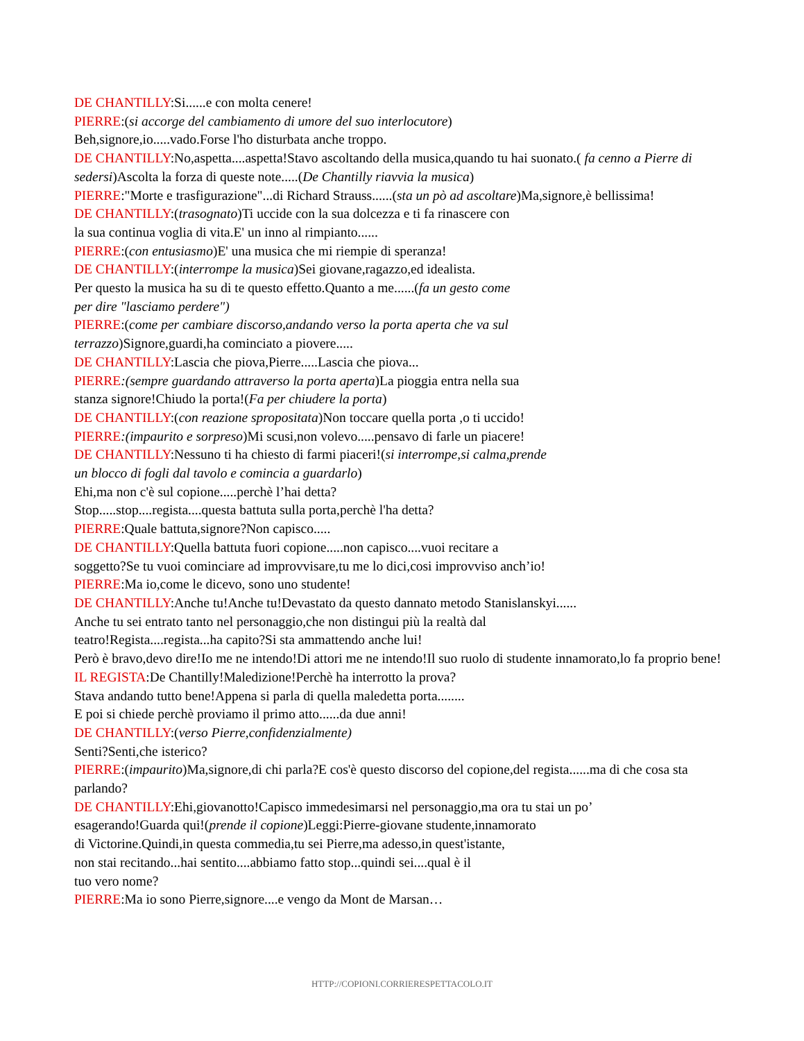DE CHANTILLY:Si......e con molta cenere!
PIERRE:(si accorge del cambiamento di umore del suo interlocutore)
Beh,signore,io.....vado.Forse l'ho disturbata anche troppo.
DE CHANTILLY:No,aspetta....aspetta!Stavo ascoltando della musica,quando tu hai suonato.( fa cenno a Pierre di sedersi)Ascolta la forza di queste note.....(De Chantilly riavvia la musica)
PIERRE:"Morte e trasfigurazione"...di Richard Strauss......(sta un pò ad ascoltare)Ma,signore,è bellissima!
DE CHANTILLY:(trasognato)Ti uccide con la sua dolcezza e ti fa rinascere con
la sua continua voglia di vita.E' un inno al rimpianto......
PIERRE:(con entusiasmo)E' una musica che mi riempie di speranza!
DE CHANTILLY:(interrompe la musica)Sei giovane,ragazzo,ed idealista.
Per questo la musica ha su di te questo effetto.Quanto a me......(fa un gesto come
per dire "lasciamo perdere")
PIERRE:(come per cambiare discorso,andando verso la porta aperta che va sul
terrazzo)Signore,guardi,ha cominciato a piovere.....
DE CHANTILLY:Lascia che piova,Pierre.....Lascia che piova...
PIERRE:(sempre guardando attraverso la porta aperta)La pioggia entra nella sua
stanza signore!Chiudo la porta!(Fa per chiudere la porta)
DE CHANTILLY:(con reazione spropositata)Non toccare quella porta ,o ti uccido!
PIERRE:(impaurito e sorpreso)Mi scusi,non volevo.....pensavo di farle un piacere!
DE CHANTILLY:Nessuno ti ha chiesto di farmi piaceri!(si interrompe,si calma,prende
un blocco di fogli dal tavolo e comincia a guardarlo)
Ehi,ma non c'è sul copione.....perchè l’hai detta?
Stop.....stop....regista....questa battuta sulla porta,perchè l'ha detta?
PIERRE:Quale battuta,signore?Non capisco.....
DE CHANTILLY:Quella battuta fuori copione.....non capisco....vuoi recitare a
soggetto?Se tu vuoi cominciare ad improvvisare,tu me lo dici,cosi improvviso anch’io!
PIERRE:Ma io,come le dicevo, sono uno studente!
DE CHANTILLY:Anche tu!Anche tu!Devastato da questo dannato metodo Stanislanskyi......
Anche tu sei entrato tanto nel personaggio,che non distingui più la realtà dal
teatro!Regista....regista...ha capito?Si sta ammattendo anche lui!
Però è bravo,devo dire!Io me ne intendo!Di attori me ne intendo!Il suo ruolo di studente innamorato,lo fa proprio bene!
IL REGISTA:De Chantilly!Maledizione!Perchè ha interrotto la prova?
Stava andando tutto bene!Appena si parla di quella maledetta porta........
E poi si chiede perchè proviamo il primo atto......da due anni!
DE CHANTILLY:(verso Pierre,confidenzialmente)
Senti?Senti,che isterico?
PIERRE:(impaurito)Ma,signore,di chi parla?E cos'è questo discorso del copione,del regista......ma di che cosa sta parlando?
DE CHANTILLY:Ehi,giovanotto!Capisco immedesimarsi nel personaggio,ma ora tu stai un po’
esagerando!Guarda qui!(prende il copione)Leggi:Pierre-giovane studente,innamorato
di Victorine.Quindi,in questa commedia,tu sei Pierre,ma adesso,in quest'istante,
non stai recitando...hai sentito....abbiamo fatto stop...quindi sei....qual è il
tuo vero nome?
PIERRE:Ma io sono Pierre,signore....e vengo da Mont de Marsan…
HTTP://COPIONI.CORRIERESPETTACOLO.IT